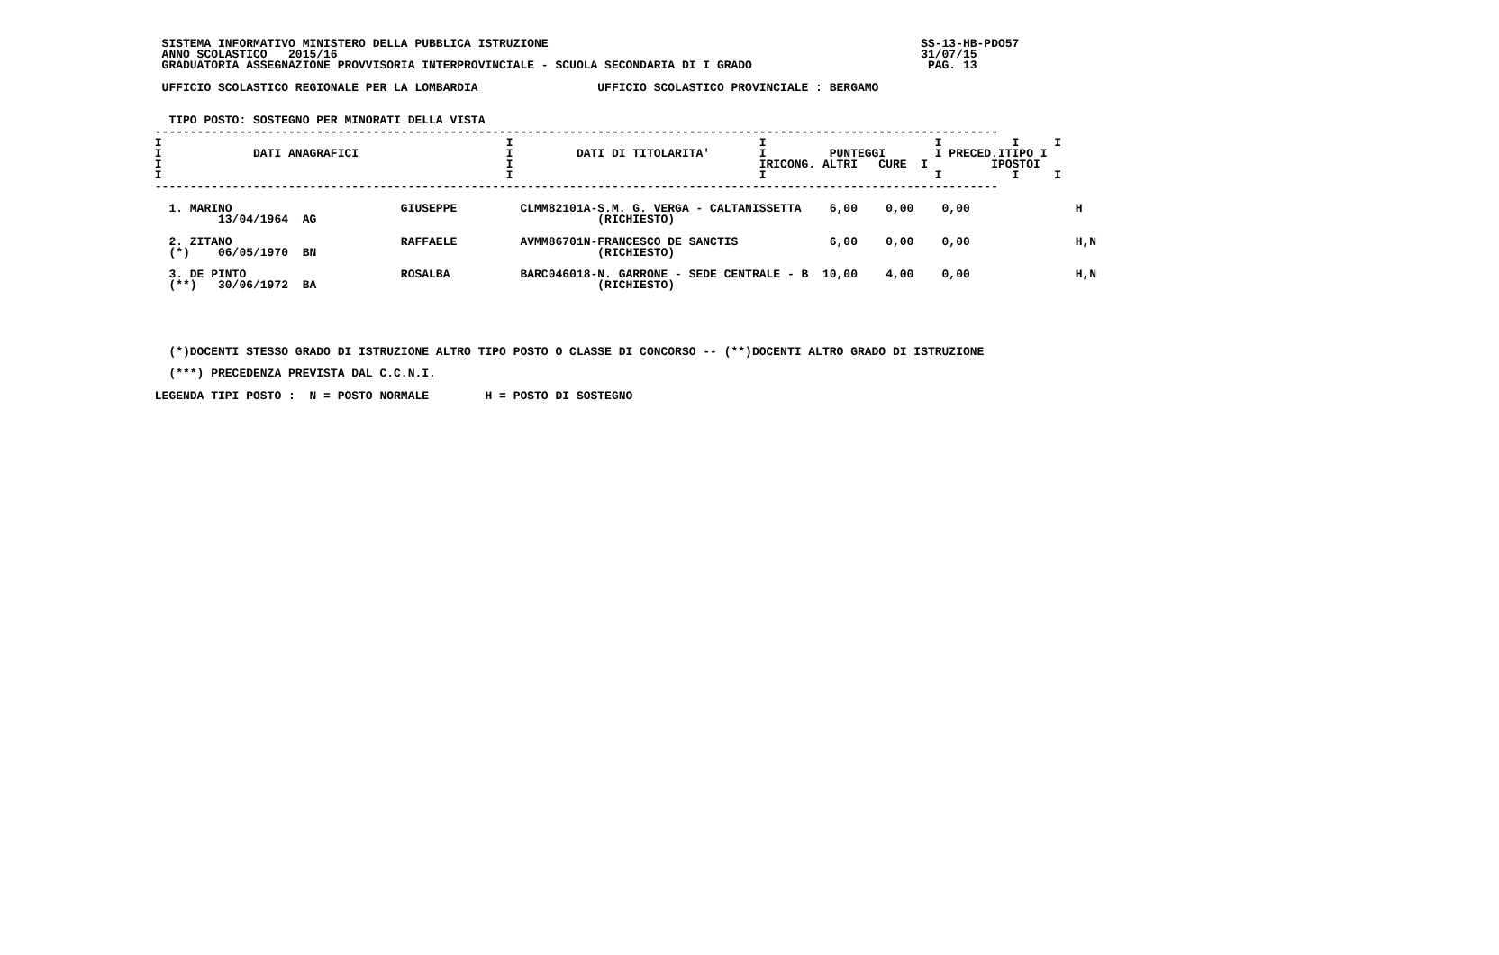SISTEMA INFORMATIVO MINISTERO DELLA PUBBLICA ISTRUZIONE                                                     SS-13-HB-PDO57
  ANNO SCOLASTICO   2015/16                                                                                   31/07/15
  GRADUATORIA ASSEGNAZIONE PROVVISORIA INTERPROVINCIALE - SCUOLA SECONDARIA DI I GRADO                         PAG. 13

  UFFICIO SCOLASTICO REGIONALE PER LA LOMBARDIA                 UFFICIO SCOLASTICO PROVINCIALE : BERGAMO


   TIPO POSTO: SOSTEGNO PER MINORATI DELLA VISTA
 ------------------------------------------------------------------------------------------------------------------------
 I                                                 I                                   I                        I          I     I
 I             DATI ANAGRAFICI                     I         DATI DI TITOLARITA'       I         PUNTEGGI       I PRECED.ITIPO I
 I                                                 I                                   IRICONG. ALTRI   CURE  I         IPOSTOI
 I                                                 I                                   I                        I          I     I
 ------------------------------------------------------------------------------------------------------------------------

   1. MARINO                        GIUSEPPE         CLMM82101A-S.M. G. VERGA - CALTANISSETTA    6,00    0,00    0,00               H
          13/04/1964  AG                                        (RICHIESTO)

   2. ZITANO                        RAFFAELE         AVMM86701N-FRANCESCO DE SANCTIS             6,00    0,00    0,00               H,N
   (*)    06/05/1970  BN                                        (RICHIESTO)

   3. DE PINTO                      ROSALBA          BARC046018-N. GARRONE - SEDE CENTRALE - B  10,00    4,00    0,00               H,N
   (**)   30/06/1972  BA                                        (RICHIESTO)





   (*)DOCENTI STESSO GRADO DI ISTRUZIONE ALTRO TIPO POSTO O CLASSE DI CONCORSO -- (**)DOCENTI ALTRO GRADO DI ISTRUZIONE

   (***) PRECEDENZA PREVISTA DAL C.C.N.I.

 LEGENDA TIPI POSTO :  N = POSTO NORMALE        H = POSTO DI SOSTEGNO